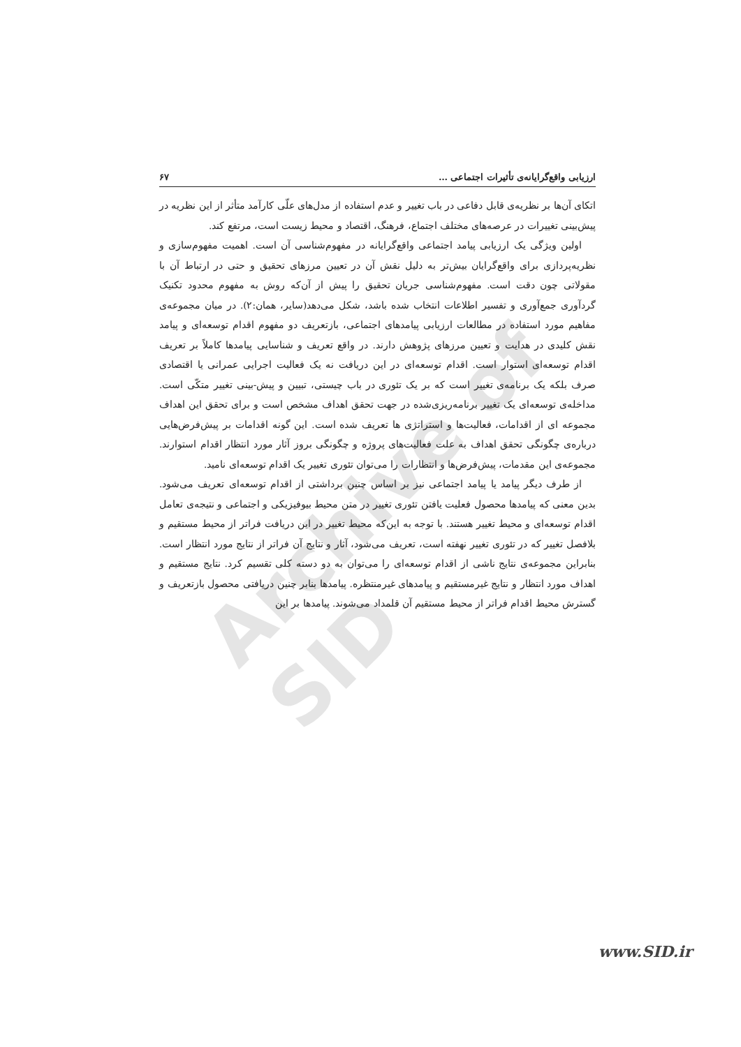Archive of SID
ارزیابی واقع‌گرایانه‌ی تأثیرات اجتماعی … ۶۷
اتکای آن‌ها بر نظریه‌ی قابل دفاعی در باب تغییر و عدم استفاده از مدل‌های علّی کارآمد متأثر از این نظریه در پیش‌بینی تغییرات در عرصه‌های مختلف اجتماع، فرهنگ، اقتصاد و محیط زیست است، مرتفع کند.
اولین ویژگی یک ارزیابی پیامد اجتماعی واقع‌گرایانه در مفهوم‌شناسی آن است. اهمیت مفهوم‌سازی و نظریه‌پردازی برای واقع‌گرایان بیش‌تر به دلیل نقش آن در تعیین مرزهای تحقیق و حتی در ارتباط آن با مقولاتی چون دقت است. مفهوم‌شناسی جریان تحقیق را پیش از آن‌که روش به مفهوم محدود تکنیک گردآوری جمع‌آوری و تفسیر اطلاعات انتخاب شده باشد، شکل می‌دهد(سایر، همان:۲). در میان مجموعه‌ی مفاهیم مورد استفاده در مطالعات ارزیابی پیامدهای اجتماعی، بازتعریف دو مفهوم اقدام توسعه‌ای و پیامد نقش کلیدی در هدایت و تعیین مرزهای پژوهش دارند. در واقع تعریف و شناسایی پیامدها کاملاً بر تعریف اقدام توسعه‌ای استوار است. اقدام توسعه‌ای در این دریافت نه یک فعالیت اجرایی عمرانی یا اقتصادی صرف بلکه یک برنامه‌ی تغییر است که بر یک تئوری در باب چیستی، تبیین و پیش-بینی تغییر متکّی است. مداخله‌ی توسعه‌ای یک تغییر برنامه‌ریزی‌شده در جهت تحقق اهداف مشخص است و برای تحقق این اهداف مجموعه ای از اقدامات، فعالیت‌ها و استراتژی ها تعریف شده است. این گونه اقدامات بر پیش‌فرض‌هایی درباره‌ی چگونگی تحقق اهداف به علت فعالیت‌های پروژه و چگونگی بروز آثار مورد انتظار اقدام استوارند. مجموعه‌ی این مقدمات، پیش‌فرض‌ها و انتظارات را می‌توان تئوری تغییر یک اقدام توسعه‌ای نامید.
از طرف دیگر پیامد یا پیامد اجتماعی نیز بر اساس چنین برداشتی از اقدام توسعه‌ای تعریف می‌شود. بدین معنی که پیامدها محصول فعلیت یافتن تئوری تغییر در متن محیط بیوفیزیکی و اجتماعی و نتیجه‌ی تعامل اقدام توسعه‌ای و محیط تغییر هستند. با توجه به این‌که محیط تغییر در این دریافت فراتر از محیط مستقیم و بلافصل تغییر که در تئوری تغییر نهفته است، تعریف می‌شود، آثار و نتایج آن فراتر از نتایج مورد انتظار است. بنابراین مجموعه‌ی نتایج ناشی از اقدام توسعه‌ای را می‌توان به دو دسته کلی تقسیم کرد. نتایج مستقیم و اهداف مورد انتظار و نتایج غیرمستقیم و پیامدهای غیرمنتظره. پیامدها بنابر چنین دریافتی محصول بازتعریف و گسترش محیط اقدام فراتر از محیط مستقیم آن قلمداد می‌شوند. پیامدها بر این
www.SID.ir